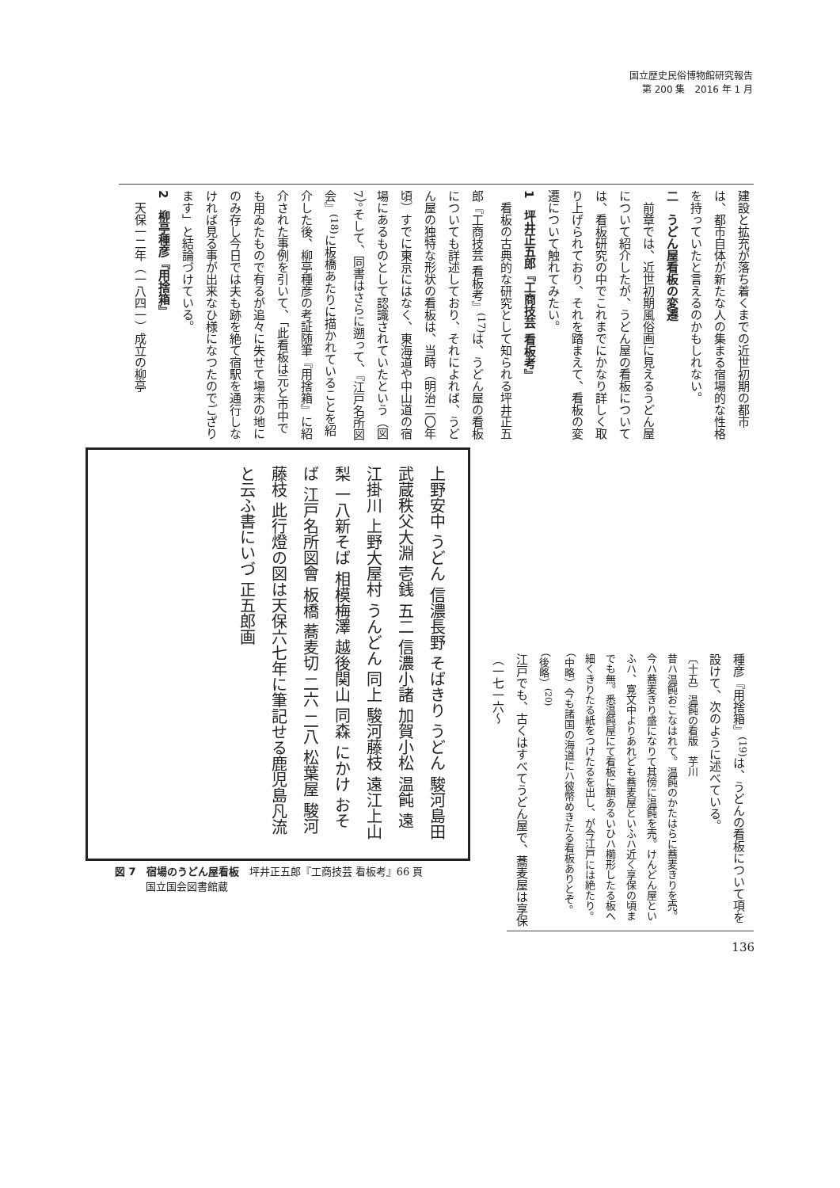国立歴史民俗博物館研究報告
第 200 集　2016 年 1 月
建設と拡充が落ち着くまでの近世初期の都市は、都市自体が新たな人の集まる宿場的な性格を持っていたと言えるのかもしれない。
二　うどん屋看板の変遷
　前章では、近世初期風俗画に見えるうどん屋について紹介したが、うどん屋の看板については、看板研究の中でこれまでにかなり詳しく取り上げられており、それを踏まえて、看板の変遷について触れてみたい。
1　坪井正五郎『工商技芸 看板考』
　看板の古典的な研究として知られる坪井正五郎『工商技芸 看板考』<sup>(17)</sup>は、うどん屋の看板についても詳述しており、それによれば、うどん屋の独特な形状の看板は、当時（明治二〇年頃）すでに東京にはなく、東海道や中山道の宿場にあるものとして認識されていたという（図7）。そして、同書はさらに遡って、『江戸名所図会』<sup>(18)</sup>に板橋あたりに描かれていることを紹介した後、柳亭種彦の考証随筆『用捨箱』に紹介された事例を引いて、「此看板は元と市中でも用ゐたもので有るが追々に失せて場末の地にのみ存し今日では夫も跡を絶て宿駅を通行しなければ見る事が出来なひ様になつたのでござります」と結論づけている。
2　柳亭種彦『用捨箱』
　天保一二年（一八四一）成立の柳亭
上野安中 うどん 信濃長野 そばきり うどん 駿河島田 武蔵秩父大淵 壱銭 五二 信濃小諸 加賀小松 温飩 遠江掛川 上野大屋村 うんどん 同上 駿河藤枝 遠江上山梨 一八新そば 相模梅澤 越後関山 同森 にかけ おそば 江戸名所図會 板橋 蕎麦切 二六 二八 松葉屋 駿河藤枝 此行燈の図は天保六七年に筆記せる鹿児島凡流と云ふ書にいづ 正五郎画
図 7　宿場のうどん屋看板　坪井正五郎『工商技芸 看板考』66 頁
　　　国立国会図書館蔵
種彦『用捨箱』<sup>(19)</sup>は、うどんの看板について項を設けて、次のように述べている。
〔十五〕温飩の看版　芋川
昔ハ温飩おこなはれて。温飩のかたはらに蕎麦きりを売。今ハ蕎麦きり盛になりて其傍に温飩を売。けんどん屋といふハ、寛文中よりあれども蕎麦屋といふハ近く享保の頃までも無。悉温飩屋にて看板に額あるいひハ櫛形したる板へ細くきりたる紙をつけたるを出し、が今江戸には絶たり。（中略）今も諸国の海道にハ彼幣めきたる看板ありとぞ。（後略）<sup>(20)</sup>
江戸でも、古くはすべてうどん屋で、蕎麦屋は享保（一七一六〜
136